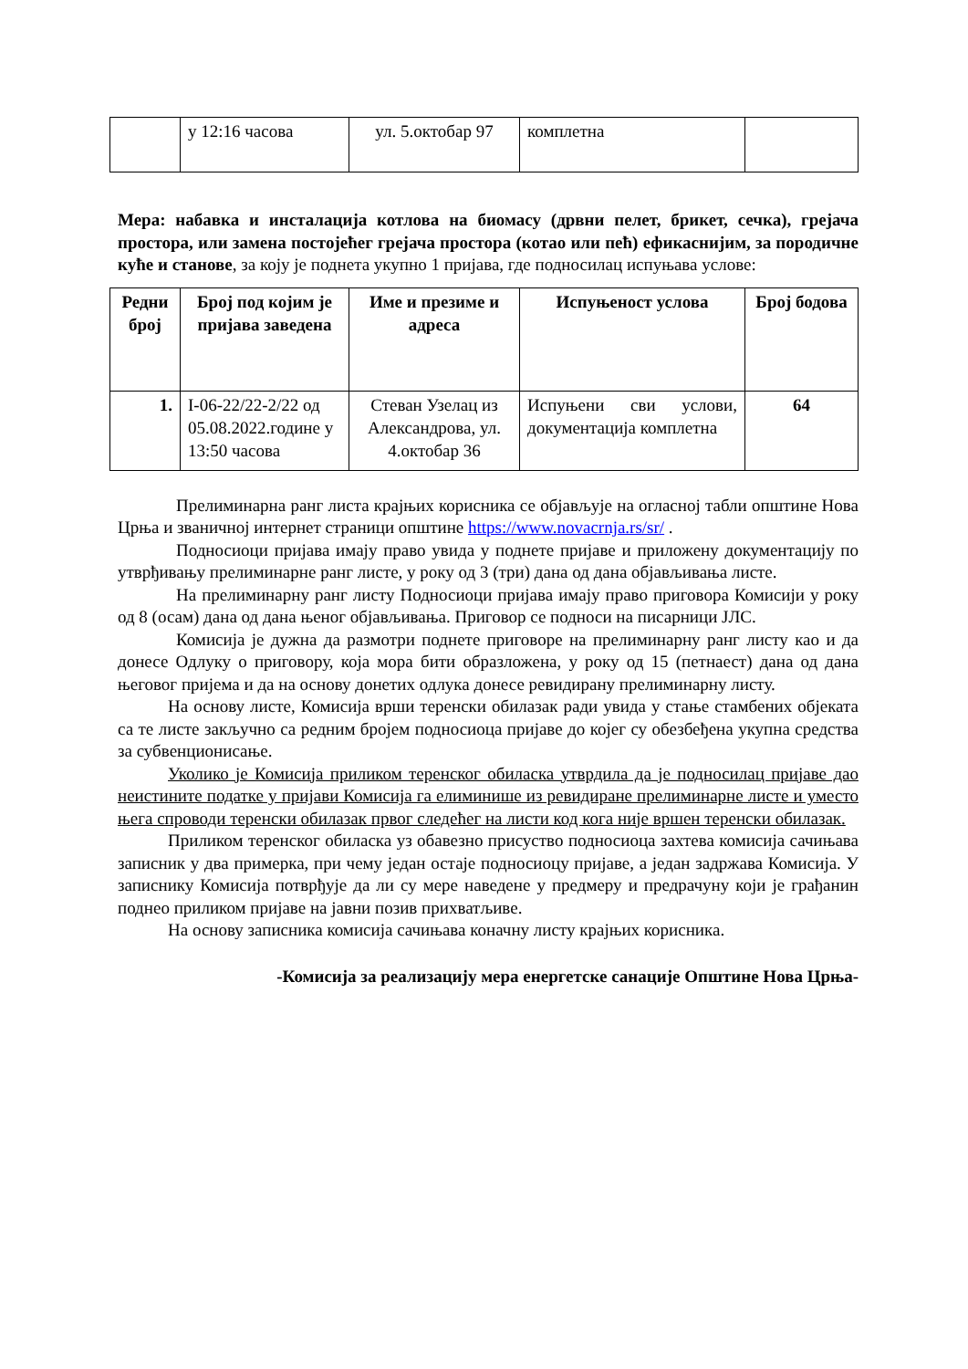| | у 12:16 часова | ул. 5.октобар 97 | комплетна | |
Мера: набавка и инсталација котлова на биомасу (дрвни пелет, брикет, сечка), грејача простора, или замена постојећег грејача простора (котао или пећ) ефикаснијим, за породичне куће и станове, за коју је поднета укупно 1 пријава, где подносилац испуњава услове:
| Редни број | Број под којим је пријава заведена | Име и презиме и адреса | Испуњеност услова | Број бодова |
| --- | --- | --- | --- | --- |
| 1. | I-06-22/22-2/22 од 05.08.2022.године у 13:50 часова | Стеван Узелац из Александрова, ул. 4.октобар 36 | Испуњени сви услови, документација комплетна | 64 |
Прелиминарна ранг листа крајњих корисника се објављује на огласној табли општине Нова Црња и званичној интернет страници општине https://www.novacrnja.rs/sr/ .
Подносиоци пријава имају право увида у поднете пријаве и приложену документацију по утврђивању прелиминарне ранг листе, у року од 3 (три) дана од дана објављивања листе.
На прелиминарну ранг листу Подносиоци пријава имају право приговора Комисији у року од 8 (осам) дана од дана њеног објављивања. Приговор се подноси на писарници ЈЛС.
Комисија је дужна да размотри поднете приговоре на прелиминарну ранг листу као и да донесе Одлуку о приговору, која мора бити образложена, у року од 15 (петнаест) дана од дана његовог пријема и да на основу донетих одлука донесе ревидирану прелиминарну листу.
На основу листе, Комисија врши теренски обилазак ради увида у стање стамбених објеката са те листе закључно са редним бројем подносиоца пријаве до којег су обезбеђена укупна средства за субвенционисање.
Уколико је Комисија приликом теренског обиласка утврдила да је подносилац пријаве дао неистините податке у пријави Комисија га елиминише из ревидиране прелиминарне листе и уместо њега спроводи теренски обилазак првог следећег на листи код кога није вршен теренски обилазак.
Приликом теренског обиласка уз обавезно присуство подносиоца захтева комисија сачињава записник у два примерка, при чему један остаје подносиоцу пријаве, а један задржава Комисија. У записнику Комисија потврђује да ли су мере наведене у предмеру и предрачуну који је грађанин поднео приликом пријаве на јавни позив прихватљиве.
На основу записника комисија сачињава коначну листу крајњих корисника.
-Комисија за реализацију мера енергетске санације Општине Нова Црња-